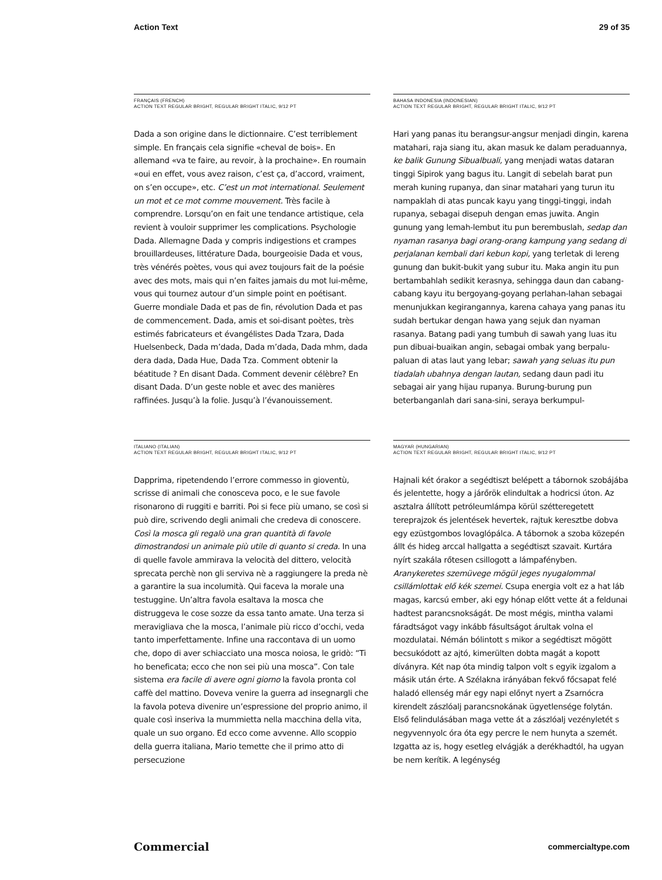Action Text 29 of 35
FRANÇAIS (FRENCH)
ACTION TEXT REGULAR BRIGHT, REGULAR BRIGHT ITALIC, 9/12 PT
Dada a son origine dans le dictionnaire. C’est terrible­ment simple. En français cela signifie «cheval de bois». En allemand «va te faire, au revoir, à la prochaine». En roumain «oui en effet, vous avez raison, c’est ça, d’accord, vraiment, on s’en occupe», etc. C’est un mot international. Seulement un mot et ce mot comme mouvement. Très facile à comprendre. Lorsqu’on en fait une tendance artistique, cela revient à vouloir supprimer les complications. Psychologie Dada. Allemagne Dada y compris indigestions et crampes brouillardeuses, littérature Dada, bourgeoisie Dada et vous, très vénérés poètes, vous qui avez toujours fait de la poésie avec des mots, mais qui n’en faites jamais du mot lui-même, vous qui tournez autour d’un simple point en poétisant. Guerre mondiale Dada et pas de fin, révolution Dada et pas de commencement. Dada, amis et soi-disant poètes, très estimés fabricateurs et évangélistes Dada Tzara, Dada Huelsenbeck, Dada m’dada, Dada m’dada, Dada mhm, dada dera dada, Dada Hue, Dada Tza. Comment obtenir la béatitude ? En disant Dada. Comment devenir célèbre? En disant Dada. D’un geste noble et avec des manières raffinées. Jusqu’à la folie. Jusqu’à l’évanouissement.
BAHASA INDONESIA (INDONESIAN)
ACTION TEXT REGULAR BRIGHT, REGULAR BRIGHT ITALIC, 9/12 PT
Hari yang panas itu berangsur-angsur menjadi dingin, karena matahari, raja siang itu, akan masuk ke dalam peraduannya, ke balik Gunung Sibualbuali, yang menjadi watas dataran tinggi Sipirok yang bagus itu. Langit di sebelah barat pun merah kuning rupanya, dan sinar ma­tahari yang turun itu nampaklah di atas puncak kayu yang tinggi-tinggi, indah rupanya, sebagai disepuh dengan emas juwita. Angin gunung yang lemah-lembut itu pun berembuslah, sedap dan nyaman rasanya bagi orang-orang kampung yang sedang di perjalanan kembali dari kebun kopi, yang terletak di lereng gunung dan bu­kit-bukit yang subur itu. Maka angin itu pun bertambah­lah sedikit kerasnya, sehingga daun dan cabang-cabang kayu itu bergoyang-goyang perlahan-lahan sebagai menunjukkan kegirangannya, karena cahaya yang panas itu sudah bertukar dengan hawa yang sejuk dan nyaman rasanya. Batang padi yang tumbuh di sawah yang luas itu pun dibuai-buaikan angin, sebagai ombak yang ber­palu-paluan di atas laut yang lebar; sawah yang seluas itu pun tiadalah ubahnya dengan lautan, sedang daun padi itu sebagai air yang hijau rupanya. Burung-burung pun beterbanganlah dari sana-sini, seraya berkumpul-
ITALIANO (ITALIAN)
ACTION TEXT REGULAR BRIGHT, REGULAR BRIGHT ITALIC, 9/12 PT
Dapprima, ripetendendo l’errore commesso in gioventù, scrisse di animali che conosceva poco, e le sue favole risonarono di ruggiti e barriti. Poi si fece più umano, se così si può dire, scrivendo degli animali che credeva di conoscere. Così la mosca gli regalò una gran quantità di favole dimostrandosi un animale più utile di quanto si creda. In una di quelle favole ammirava la velocità del dittero, velocità sprecata perchè non gli serviva nè a raggiungere la preda nè a garantire la sua incolumità. Qui faceva la morale una testuggine. Un’altra favola esaltava la mosca che distruggeva le cose sozze da essa tanto amate. Una terza si meravigliava che la mosca, l’animale più ricco d’occhi, veda tanto imperfettamente. Infine una raccontava di un uomo che, dopo di aver schiacciato una mosca noiosa, le gridò: “Ti ho beneficata; ecco che non sei più una mosca”. Con tale sistema era facile di avere ogni giorno la favola pronta col caffè del mattino. Doveva venire la guerra ad insegnargli che la favola poteva dive­nire un’espressione del proprio animo, il quale così inse­riva la mummietta nella macchina della vita, quale un suo organo. Ed ecco come avvenne. Allo scoppio della guerra italiana, Mario temette che il primo atto di persecuzione
MAGYAR (HUNGARIAN)
ACTION TEXT REGULAR BRIGHT, REGULAR BRIGHT ITALIC, 9/12 PT
Hajnali két órakor a segédtiszt belépett a tábornok szo­bájába és jelentette, hogy a járőrök elindultak a hodricsi úton. Az asztalra állított petróleumlámpa körül széttere­getett tereprajzok és jelentések hevertek, rajtuk keresztbe dobva egy ezüstgombos lovaglópálca. A tábornok a szoba közepén állt és hideg arccal hallgatta a segédtiszt szavait. Kurtára nyírt szakála rőtesen csillogott a lámpafényben. Aranykeretes szemüvege mögül jeges nyugalommal csillámlottak elő kék szemei. Csupa energia volt ez a hat láb magas, karcsú ember, aki egy hónap előtt vette át a feldunai hadtest parancsnokságát. De most még­is, mintha valami fáradtságot vagy inkább fásultságot árultak volna el mozdulatai. Némán bólintott s mikor a segédtiszt mögött becsukódott az ajtó, kimerülten dobta magát a kopott díványra. Két nap óta mindig talpon volt s egyik izgalom a másik után érte. A Szélakna irányában fekvő főcsapat felé haladó ellenség már egy napi előnyt nyert a Zsarnócra kirendelt zászlóalj parancsnokának ügyetlensége folytán. Első felindulásában maga vette át a zászlóalj vezényletét s negyvennyolc óra óta egy percre le nem hunyta a szemét. Izgatta az is, hogy esetleg elvág­ják a derékhadtól, ha ugyan be nem kerítik. A legénység
Commercial commercialtype.com